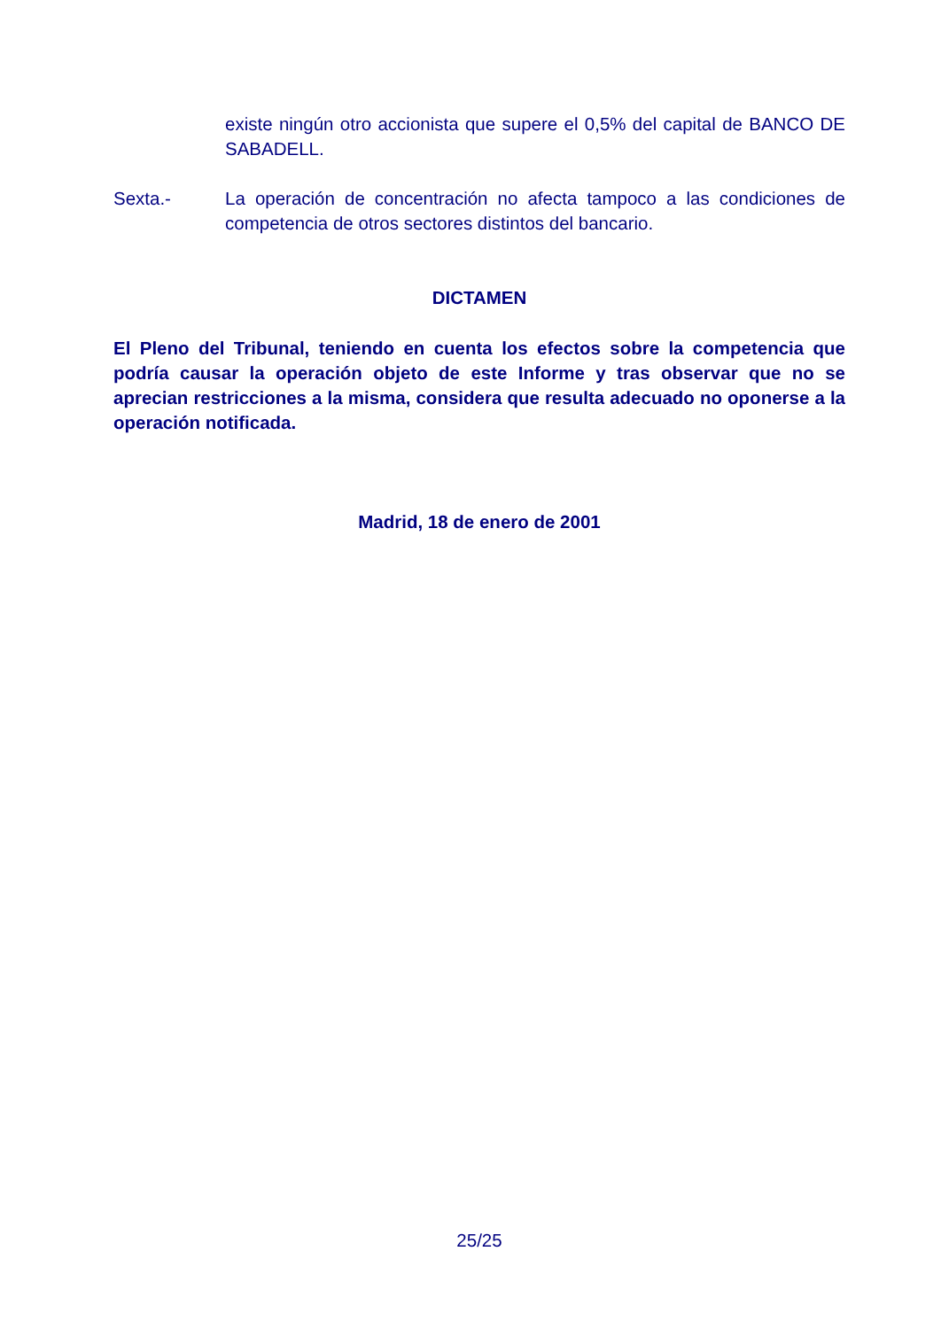existe ningún otro accionista que supere el 0,5% del capital de BANCO DE SABADELL.
Sexta.- La operación de concentración no afecta tampoco a las condiciones de competencia de otros sectores distintos del bancario.
DICTAMEN
El Pleno del Tribunal, teniendo en cuenta los efectos sobre la competencia que podría causar la operación objeto de este Informe y tras observar que no se aprecian restricciones a la misma, considera que resulta adecuado no oponerse a la operación notificada.
Madrid, 18 de enero de 2001
25/25